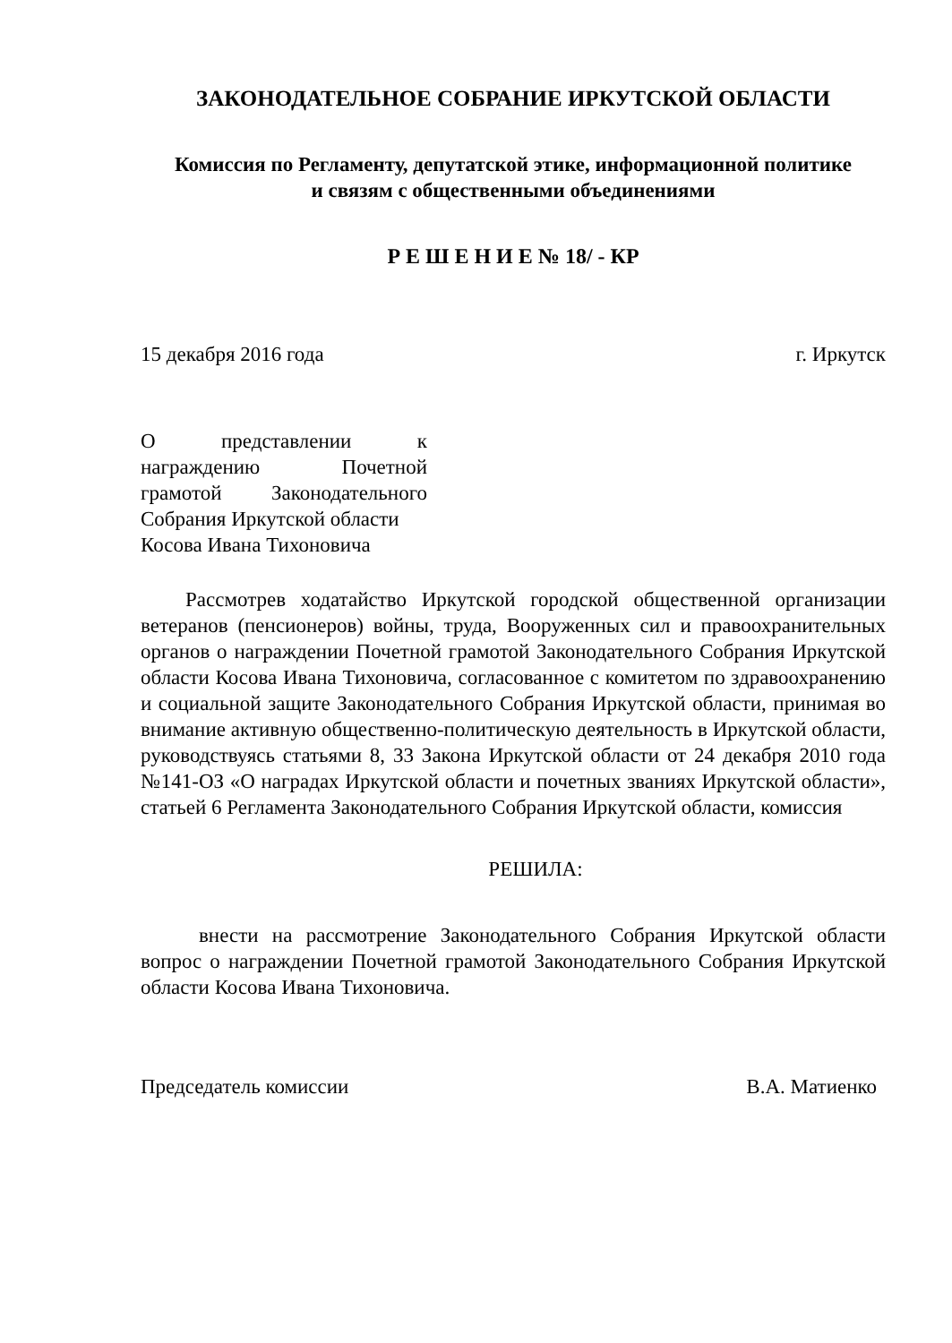ЗАКОНОДАТЕЛЬНОЕ СОБРАНИЕ ИРКУТСКОЙ ОБЛАСТИ
Комиссия по Регламенту, депутатской этике, информационной политике
и связям с общественными объединениями
Р Е Ш Е Н И Е № 18/ - КР
15 декабря 2016 года г. Иркутск
О представлении к награждению Почетной грамотой Законодательного Собрания Иркутской области
Косова Ивана Тихоновича
Рассмотрев ходатайство Иркутской городской общественной организации ветеранов (пенсионеров) войны, труда, Вооруженных сил и правоохранительных органов о награждении Почетной грамотой Законодательного Собрания Иркутской области Косова Ивана Тихоновича, согласованное с комитетом по здравоохранению и социальной защите Законодательного Собрания Иркутской области, принимая во внимание активную общественно-политическую деятельность в Иркутской области, руководствуясь статьями 8, 33 Закона Иркутской области от 24 декабря 2010 года №141-ОЗ «О наградах Иркутской области и почетных званиях Иркутской области», статьей 6 Регламента Законодательного Собрания Иркутской области, комиссия
РЕШИЛА:
внести на рассмотрение Законодательного Собрания Иркутской области вопрос о награждении Почетной грамотой Законодательного Собрания Иркутской области Косова Ивана Тихоновича.
Председатель комиссии В.А. Матиенко